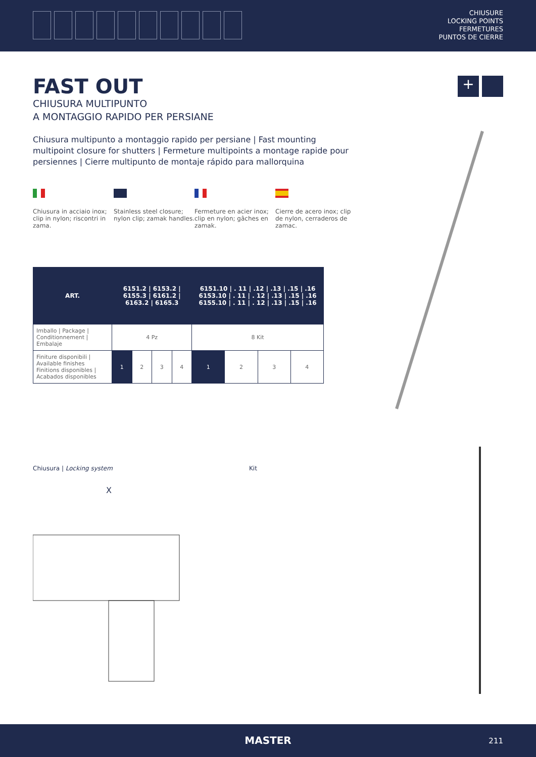CHIUSURE
LOCKING POINTS
FERMETURES
PUNTOS DE CIERRE
+
FAST OUT
CHIUSURA MULTIPUNTO
A MONTAGGIO RAPIDO PER PERSIANE
Chiusura multipunto a montaggio rapido per persiane | Fast mounting multipoint closure for shutters | Fermeture multipoints a montage rapide pour persiennes | Cierre multipunto de montaje rápido para mallorquina
Chiusura in acciaio inox; clip in nylon; riscontri in zama.
Stainless steel closure; nylon clip; zamak handles.
Fermeture en acier inox; clip en nylon; gâches en zamak.
Cierre de acero inox; clip de nylon, cerraderos de zamac.
| ART. | 6151.2 / 6153.2 / 6155.3 / 6161.2 / 6163.2 / 6165.3 | | | | 6151.10 / . 11 / .12 / .13 / .15 / .16 6153.10 / . 11 / . 12 / .13 / .15 / .16 6155.10 / . 11 / . 12 / .13 / .15 / .16 | | | |
| --- | --- | --- | --- | --- | --- | --- | --- | --- |
| Imballo / Package / Conditionnement / Embalaje | 4 Pz | | | | 8 Kit | | | |
| Finiture disponibili / Available finishes Finitions disponibles / Acabados disponibles | 1 | 2 | 3 | 4 | 1 | 2 | 3 | 4 |
Chiusura | Locking system
X
Kit
MASTER
211